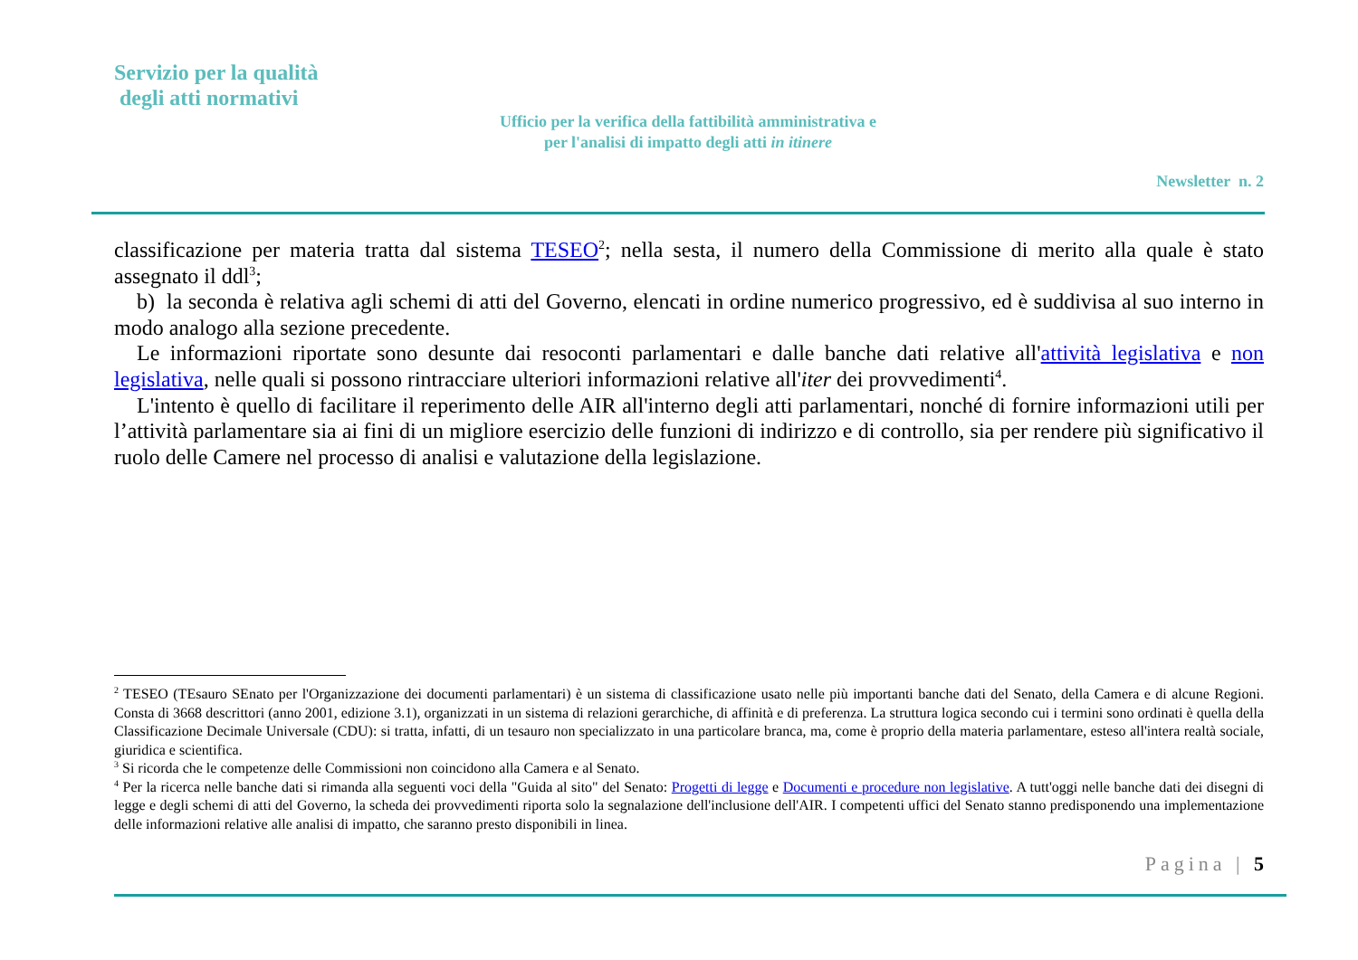Servizio per la qualità
degli atti normativi
Ufficio per la verifica della fattibilità amministrativa e
per l'analisi di impatto degli atti in itinere
Newsletter n. 2
classificazione per materia tratta dal sistema TESEO<sup>2</sup>; nella sesta, il numero della Commissione di merito alla quale è stato assegnato il ddl<sup>3</sup>;
b) la seconda è relativa agli schemi di atti del Governo, elencati in ordine numerico progressivo, ed è suddivisa al suo interno in modo analogo alla sezione precedente.
Le informazioni riportate sono desunte dai resoconti parlamentari e dalle banche dati relative all'attività legislativa e non legislativa, nelle quali si possono rintracciare ulteriori informazioni relative all'iter dei provvedimenti<sup>4</sup>.
L'intento è quello di facilitare il reperimento delle AIR all'interno degli atti parlamentari, nonché di fornire informazioni utili per l’attività parlamentare sia ai fini di un migliore esercizio delle funzioni di indirizzo e di controllo, sia per rendere più significativo il ruolo delle Camere nel processo di analisi e valutazione della legislazione.
<sup>2</sup> TESEO (TEsauro SEnato per l'Organizzazione dei documenti parlamentari) è un sistema di classificazione usato nelle più importanti banche dati del Senato, della Camera e di alcune Regioni. Consta di 3668 descrittori (anno 2001, edizione 3.1), organizzati in un sistema di relazioni gerarchiche, di affinità e di preferenza. La struttura logica secondo cui i termini sono ordinati è quella della Classificazione Decimale Universale (CDU): si tratta, infatti, di un tesauro non specializzato in una particolare branca, ma, come è proprio della materia parlamentare, esteso all'intera realtà sociale, giuridica e scientifica.
<sup>3</sup> Si ricorda che le competenze delle Commissioni non coincidono alla Camera e al Senato.
<sup>4</sup> Per la ricerca nelle banche dati si rimanda alla seguenti voci della "Guida al sito" del Senato: Progetti di legge e Documenti e procedure non legislative. A tutt'oggi nelle banche dati dei disegni di legge e degli schemi di atti del Governo, la scheda dei provvedimenti riporta solo la segnalazione dell'inclusione dell'AIR. I competenti uffici del Senato stanno predisponendo una implementazione delle informazioni relative alle analisi di impatto, che saranno presto disponibili in linea.
Pagina | 5